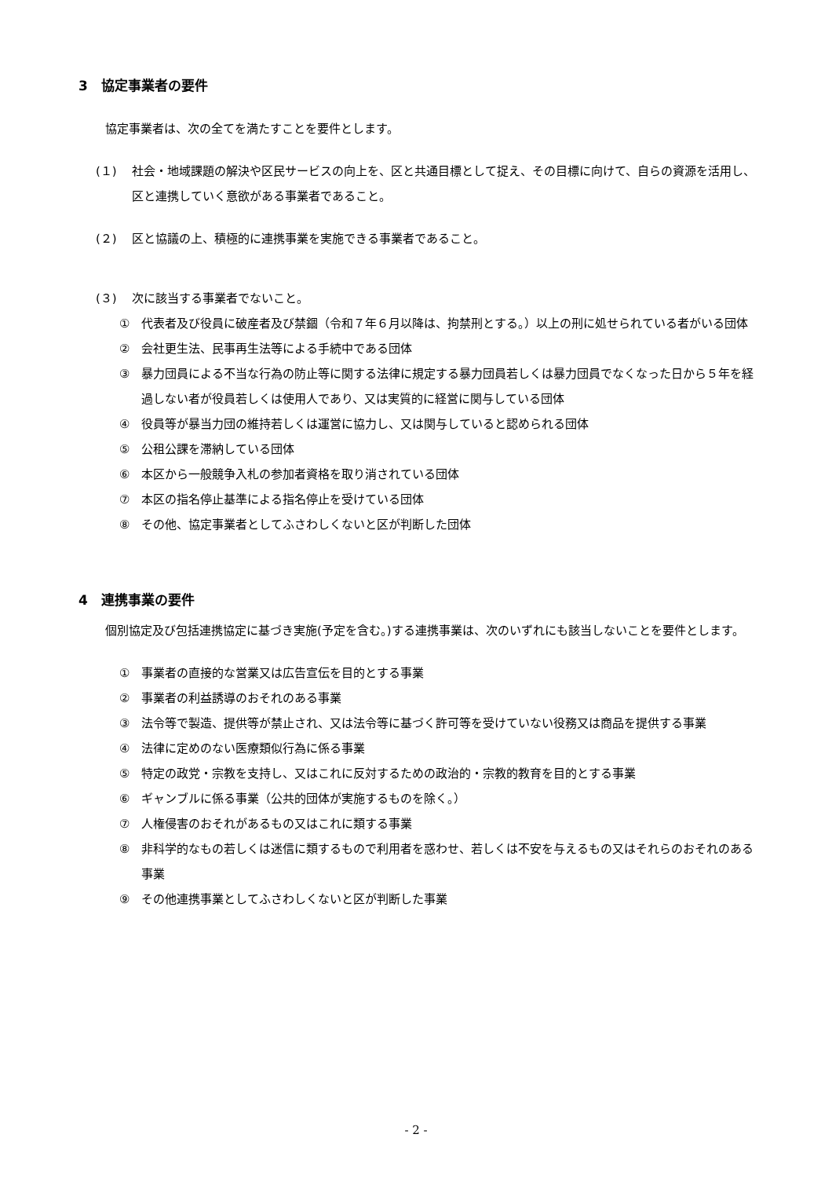3　協定事業者の要件
協定事業者は、次の全てを満たすことを要件とします。
(１) 社会・地域課題の解決や区民サービスの向上を、区と共通目標として捉え、その目標に向けて、自らの資源を活用し、区と連携していく意欲がある事業者であること。
(２) 区と協議の上、積極的に連携事業を実施できる事業者であること。
(３) 次に該当する事業者でないこと。
① 代表者及び役員に破産者及び禁錮（令和７年６月以降は、拘禁刑とする。）以上の刑に処せられている者がいる団体
② 会社更生法、民事再生法等による手続中である団体
③ 暴力団員による不当な行為の防止等に関する法律に規定する暴力団員若しくは暴力団員でなくなった日から５年を経過しない者が役員若しくは使用人であり、又は実質的に経営に関与している団体
④ 役員等が暴当力団の維持若しくは運営に協力し、又は関与していると認められる団体
⑤ 公租公課を滞納している団体
⑥ 本区から一般競争入札の参加者資格を取り消されている団体
⑦ 本区の指名停止基準による指名停止を受けている団体
⑧ その他、協定事業者としてふさわしくないと区が判断した団体
4　連携事業の要件
個別協定及び包括連携協定に基づき実施(予定を含む。)する連携事業は、次のいずれにも該当しないことを要件とします。
① 事業者の直接的な営業又は広告宣伝を目的とする事業
② 事業者の利益誘導のおそれのある事業
③ 法令等で製造、提供等が禁止され、又は法令等に基づく許可等を受けていない役務又は商品を提供する事業
④ 法律に定めのない医療類似行為に係る事業
⑤ 特定の政党・宗教を支持し、又はこれに反対するための政治的・宗教的教育を目的とする事業
⑥ ギャンブルに係る事業（公共的団体が実施するものを除く。）
⑦ 人権侵害のおそれがあるもの又はこれに類する事業
⑧ 非科学的なもの若しくは迷信に類するもので利用者を惑わせ、若しくは不安を与えるもの又はそれらのおそれのある事業
⑨ その他連携事業としてふさわしくないと区が判断した事業
- 2 -